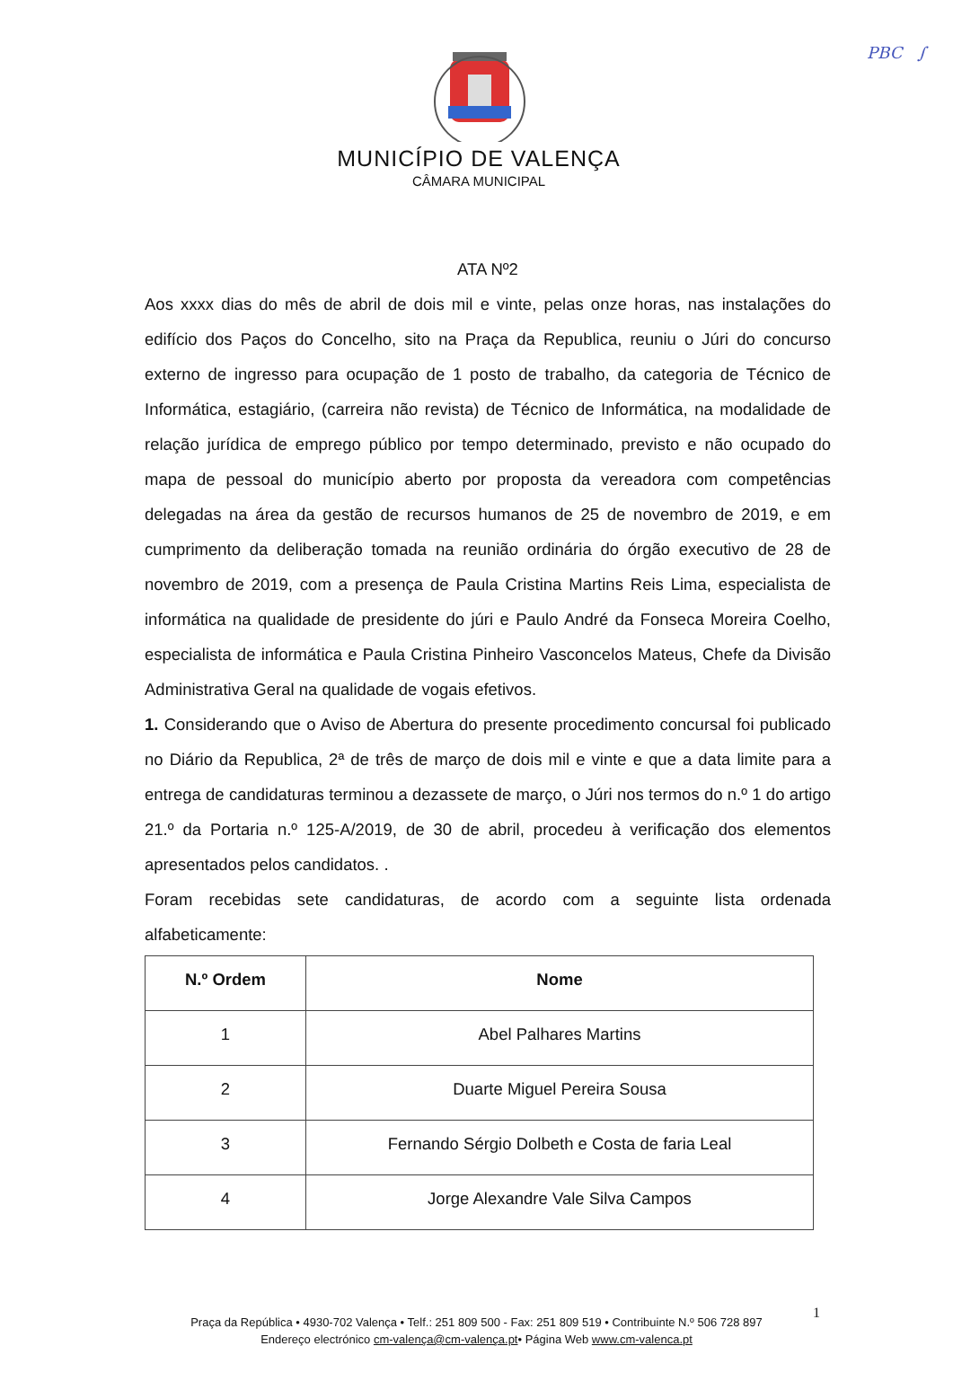PBC ∫
MUNICÍPIO DE VALENÇA
CÂMARA MUNICIPAL
ATA Nº2
Aos xxxx dias do mês de abril de dois mil e vinte, pelas onze horas, nas instalações do edifício dos Paços do Concelho, sito na Praça da Republica, reuniu o Júri do concurso externo de ingresso para ocupação de 1 posto de trabalho, da categoria de Técnico de Informática, estagiário, (carreira não revista) de Técnico de Informática, na modalidade de relação jurídica de emprego público por tempo determinado, previsto e não ocupado do mapa de pessoal do município aberto por proposta da vereadora com competências delegadas na área da gestão de recursos humanos de 25 de novembro de 2019, e em cumprimento da deliberação tomada na reunião ordinária do órgão executivo de 28 de novembro de 2019, com a presença de Paula Cristina Martins Reis Lima, especialista de informática na qualidade de presidente do júri e Paulo André da Fonseca Moreira Coelho, especialista de informática e Paula Cristina Pinheiro Vasconcelos Mateus, Chefe da Divisão Administrativa Geral na qualidade de vogais efetivos.
1. Considerando que o Aviso de Abertura do presente procedimento concursal foi publicado no Diário da Republica, 2ª de três de março de dois mil e vinte e que a data limite para a entrega de candidaturas terminou a dezassete de março, o Júri nos termos do n.º 1 do artigo 21.º da Portaria n.º 125-A/2019, de 30 de abril, procedeu à verificação dos elementos apresentados pelos candidatos. .
Foram recebidas sete candidaturas, de acordo com a seguinte lista ordenada alfabeticamente:
| N.º Ordem | Nome |
| --- | --- |
| 1 | Abel Palhares Martins |
| 2 | Duarte Miguel Pereira Sousa |
| 3 | Fernando Sérgio Dolbeth e Costa de faria Leal |
| 4 | Jorge Alexandre Vale Silva Campos |
1
Praça da República • 4930-702 Valença • Telf.: 251 809 500 - Fax: 251 809 519 • Contribuinte N.º 506 728 897
Endereço electrónico cm-valença@cm-valença.pt• Página Web www.cm-valenca.pt